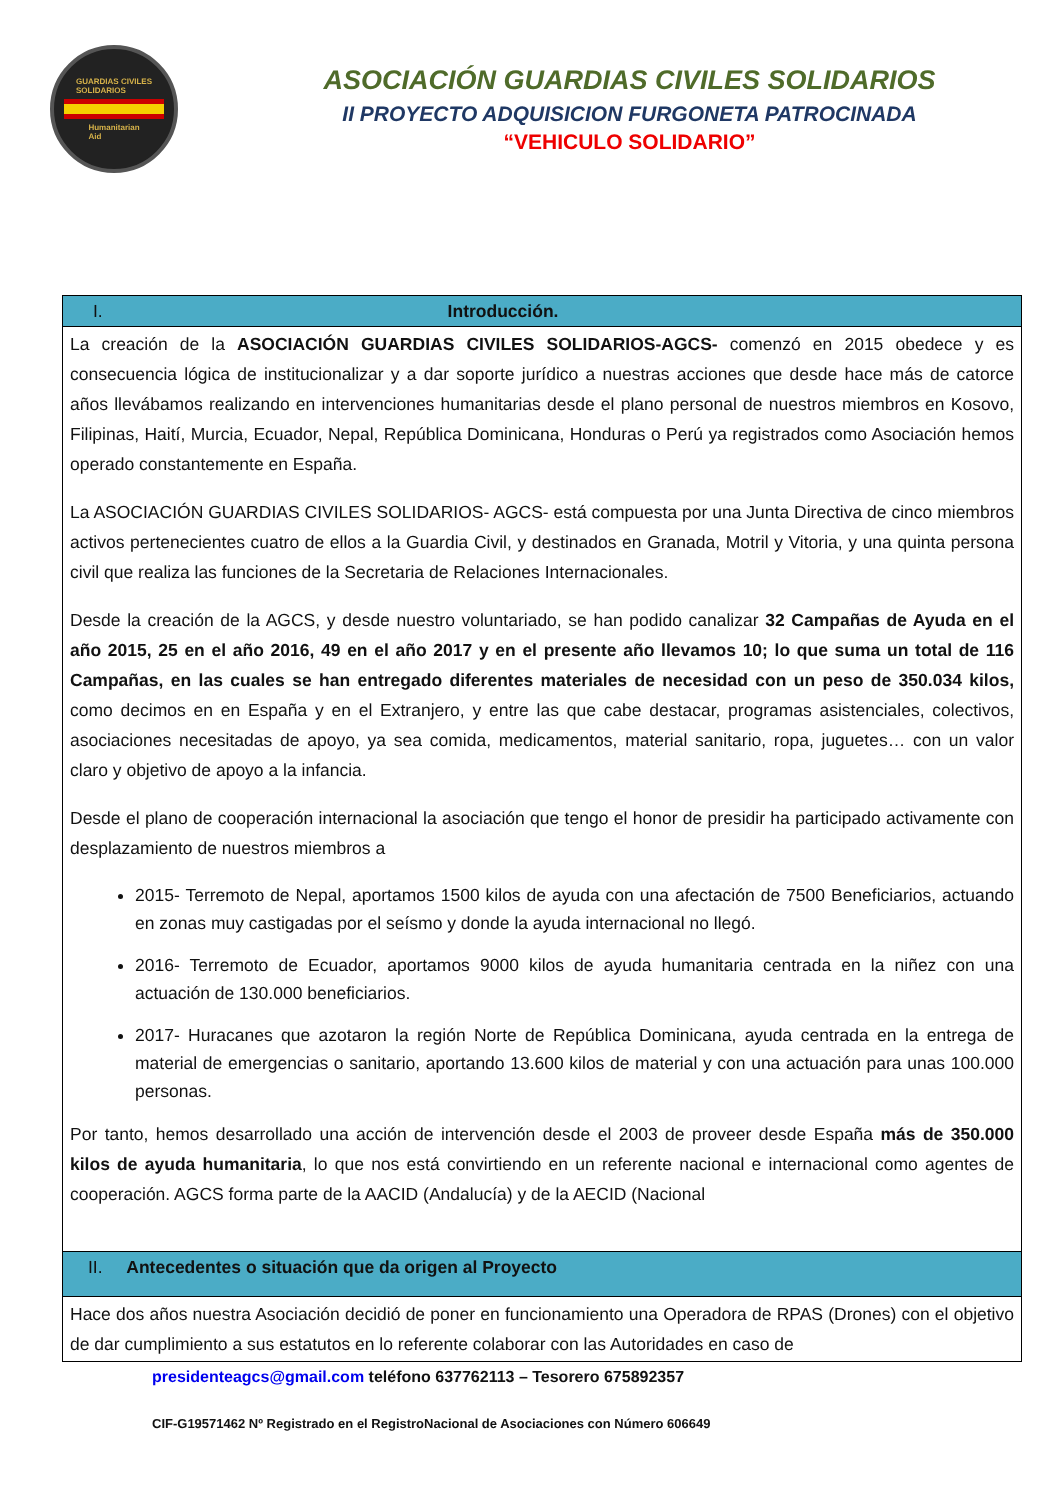GUARDIAS CIVILES
SOLIDARIOS
Humanitarian
Aid
ASOCIACIÓN GUARDIAS CIVILES SOLIDARIOS
II PROYECTO ADQUISICION FURGONETA PATROCINADA
“VEHICULO SOLIDARIO”
| I. Introducción. |
| La creación de la ASOCIACIÓN GUARDIAS CIVILES SOLIDARIOS-AGCS- comenzó en 2015 obedece y es consecuencia lógica de institucionalizar y a dar soporte jurídico a nuestras acciones que desde hace más de catorce años llevábamos realizando en intervenciones humanitarias desde el plano personal de nuestros miembros en Kosovo, Filipinas, Haití, Murcia, Ecuador, Nepal, República Dominicana, Honduras o Perú ya registrados como Asociación hemos operado constantemente en España. La ASOCIACIÓN GUARDIAS CIVILES SOLIDARIOS- AGCS- está compuesta por una Junta Directiva de cinco miembros activos pertenecientes cuatro de ellos a la Guardia Civil, y destinados en Granada, Motril y Vitoria, y una quinta persona civil que realiza las funciones de la Secretaria de Relaciones Internacionales. Desde la creación de la AGCS, y desde nuestro voluntariado, se han podido canalizar 32 Campañas de Ayuda en el año 2015, 25 en el año 2016, 49 en el año 2017 y en el presente año llevamos 10; lo que suma un total de 116 Campañas, en las cuales se han entregado diferentes materiales de necesidad con un peso de 350.034 kilos, como decimos en en España y en el Extranjero, y entre las que cabe destacar, programas asistenciales, colectivos, asociaciones necesitadas de apoyo, ya sea comida, medicamentos, material sanitario, ropa, juguetes… con un valor claro y objetivo de apoyo a la infancia. Desde el plano de cooperación internacional la asociación que tengo el honor de presidir ha participado activamente con desplazamiento de nuestros miembros a 2015- Terremoto de Nepal, aportamos 1500 kilos de ayuda con una afectación de 7500 Beneficiarios, actuando en zonas muy castigadas por el seísmo y donde la ayuda internacional no llegó. 2016- Terremoto de Ecuador, aportamos 9000 kilos de ayuda humanitaria centrada en la niñez con una actuación de 130.000 beneficiarios. 2017- Huracanes que azotaron la región Norte de República Dominicana, ayuda centrada en la entrega de material de emergencias o sanitario, aportando 13.600 kilos de material y con una actuación para unas 100.000 personas. Por tanto, hemos desarrollado una acción de intervención desde el 2003 de proveer desde España más de 350.000 kilos de ayuda humanitaria , lo que nos está convirtiendo en un referente nacional e internacional como agentes de cooperación. AGCS forma parte de la AACID (Andalucía) y de la AECID (Nacional |
| II. Antecedentes o situación que da origen al Proyecto |
| Hace dos años nuestra Asociación decidió de poner en funcionamiento una Operadora de RPAS (Drones) con el objetivo de dar cumplimiento a sus estatutos en lo referente colaborar con las Autoridades en caso de |
presidenteagcs@gmail.com teléfono 637762113 – Tesorero 675892357
CIF-G19571462 Nº Registrado en el RegistroNacional de Asociaciones con Número 606649